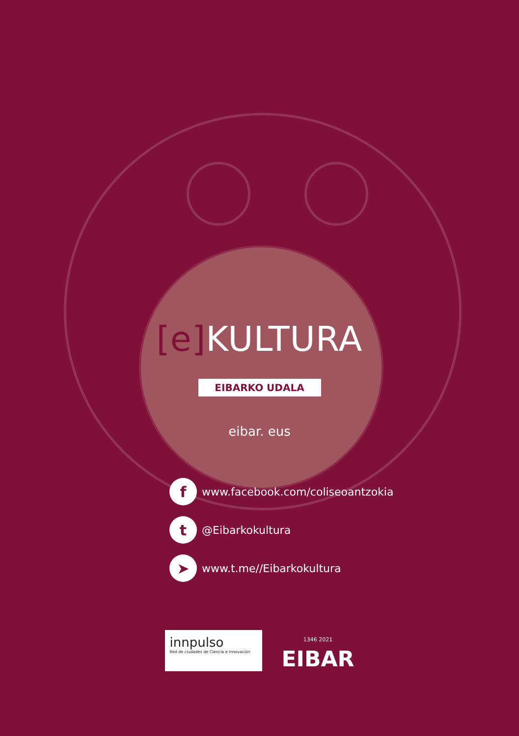[e] KULTURA
EIBARKO UDALA
eibar. eus
f
www.facebook.com/coliseoantzokia
t
@Eibarkokultura
➤
www.t.me//Eibarkokultura
innpulso
Red de ciudades de Ciencia e Innovación
1346 2021
EIBAR